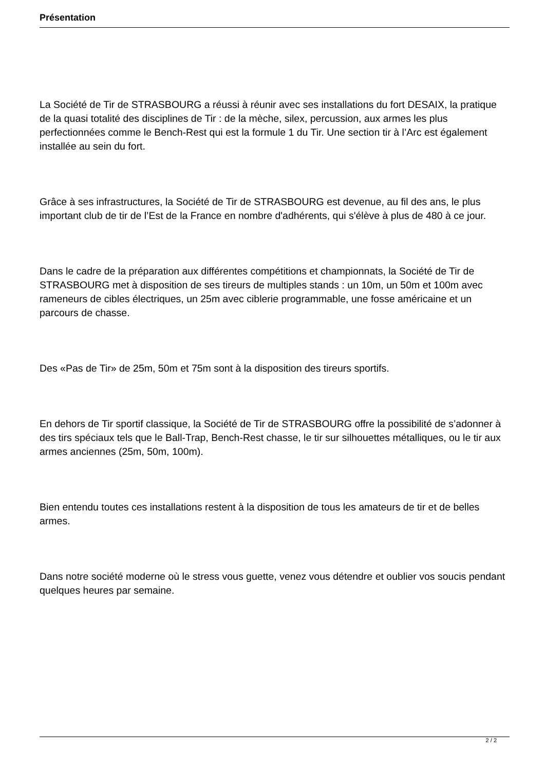Présentation
La Société de Tir de STRASBOURG a réussi à réunir avec ses installations du fort DESAIX, la pratique de la quasi totalité des disciplines de Tir : de la mèche, silex, percussion, aux armes les plus perfectionnées comme le Bench-Rest qui est la formule 1 du Tir. Une section tir à l’Arc est également installée au sein du fort.
Grâce à ses infrastructures, la Société de Tir de STRASBOURG est devenue, au fil des ans, le plus important club de tir de l’Est de la France en nombre d'adhérents, qui s'élève à plus de 480 à ce jour.
Dans le cadre de la préparation aux différentes compétitions et championnats, la Société de Tir de STRASBOURG met à disposition de ses tireurs de multiples stands : un 10m, un 50m et 100m avec rameneurs de cibles électriques, un 25m avec ciblerie programmable, une fosse américaine et un parcours de chasse.
Des «Pas de Tir» de 25m, 50m et 75m sont à la disposition des tireurs sportifs.
En dehors de Tir sportif classique, la Société de Tir de STRASBOURG offre la possibilité de s’adonner à des tirs spéciaux tels que le Ball-Trap, Bench-Rest chasse, le tir sur silhouettes métalliques, ou le tir aux armes anciennes (25m, 50m, 100m).
Bien entendu toutes ces installations restent à la disposition de tous les amateurs de tir et de belles armes.
Dans notre société moderne où le stress vous guette, venez vous détendre et oublier vos soucis pendant quelques heures par semaine.
2 / 2